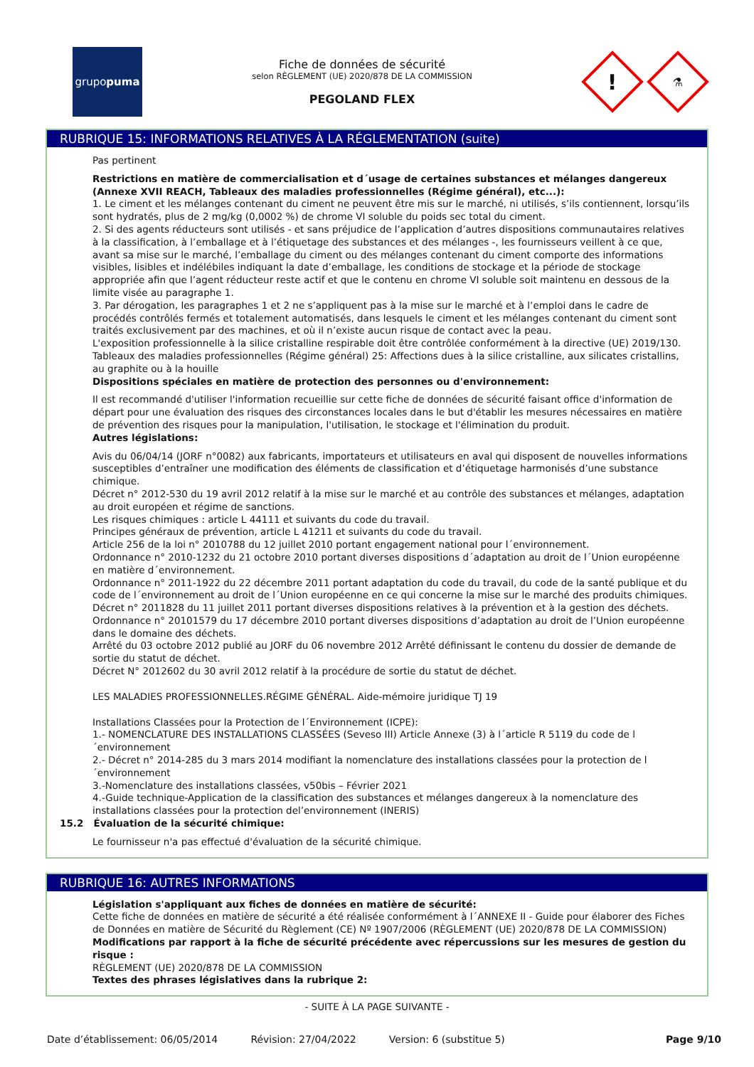grupo puma
Fiche de données de sécurité
selon RÈGLEMENT (UE) 2020/878 DE LA COMMISSION
PEGOLAND FLEX
!
⚗
RUBRIQUE 15: INFORMATIONS RELATIVES À LA RÉGLEMENTATION (suite)
Pas pertinent
Restrictions en matière de commercialisation et d´usage de certaines substances et mélanges dangereux (Annexe XVII REACH, Tableaux des maladies professionnelles (Régime général), etc...):
1. Le ciment et les mélanges contenant du ciment ne peuvent être mis sur le marché, ni utilisés, s’ils contiennent, lorsqu’ils sont hydratés, plus de 2 mg/kg (0,0002 %) de chrome VI soluble du poids sec total du ciment.
2. Si des agents réducteurs sont utilisés - et sans préjudice de l’application d’autres dispositions communautaires relatives à la classification, à l’emballage et à l’étiquetage des substances et des mélanges -, les fournisseurs veillent à ce que, avant sa mise sur le marché, l’emballage du ciment ou des mélanges contenant du ciment comporte des informations visibles, lisibles et indélébiles indiquant la date d’emballage, les conditions de stockage et la période de stockage appropriée afin que l’agent réducteur reste actif et que le contenu en chrome VI soluble soit maintenu en dessous de la limite visée au paragraphe 1.
3. Par dérogation, les paragraphes 1 et 2 ne s’appliquent pas à la mise sur le marché et à l’emploi dans le cadre de procédés contrôlés fermés et totalement automatisés, dans lesquels le ciment et les mélanges contenant du ciment sont traités exclusivement par des machines, et où il n’existe aucun risque de contact avec la peau.
L'exposition professionnelle à la silice cristalline respirable doit être contrôlée conformément à la directive (UE) 2019/130.
Tableaux des maladies professionnelles (Régime général) 25: Affections dues à la silice cristalline, aux silicates cristallins, au graphite ou à la houille
Dispositions spéciales en matière de protection des personnes ou d'environnement:
Il est recommandé d'utiliser l'information recueillie sur cette fiche de données de sécurité faisant office d'information de départ pour une évaluation des risques des circonstances locales dans le but d'établir les mesures nécessaires en matière de prévention des risques pour la manipulation, l'utilisation, le stockage et l'élimination du produit.
Autres législations:
Avis du 06/04/14 (JORF n°0082) aux fabricants, importateurs et utilisateurs en aval qui disposent de nouvelles informations susceptibles d’entraîner une modification des éléments de classification et d’étiquetage harmonisés d’une substance chimique.
Décret n° 2012-530 du 19 avril 2012 relatif à la mise sur le marché et au contrôle des substances et mélanges, adaptation au droit européen et régime de sanctions.
Les risques chimiques : article L 44111 et suivants du code du travail.
Principes généraux de prévention, article L 41211 et suivants du code du travail.
Article 256 de la loi n° 2010788 du 12 juillet 2010 portant engagement national pour l´environnement.
Ordonnance n° 2010-1232 du 21 octobre 2010 portant diverses dispositions d´adaptation au droit de l´Union européenne en matière d´environnement.
Ordonnance n° 2011-1922 du 22 décembre 2011 portant adaptation du code du travail, du code de la santé publique et du code de l´environnement au droit de l´Union européenne en ce qui concerne la mise sur le marché des produits chimiques.
Décret n° 2011828 du 11 juillet 2011 portant diverses dispositions relatives à la prévention et à la gestion des déchets.
Ordonnance n° 20101579 du 17 décembre 2010 portant diverses dispositions d’adaptation au droit de l’Union européenne dans le domaine des déchets.
Arrêté du 03 octobre 2012 publié au JORF du 06 novembre 2012 Arrêté définissant le contenu du dossier de demande de sortie du statut de déchet.
Décret N° 2012602 du 30 avril 2012 relatif à la procédure de sortie du statut de déchet.
LES MALADIES PROFESSIONNELLES.RÉGIME GÉNÉRAL. Aide-mémoire juridique TJ 19
Installations Classées pour la Protection de l´Environnement (ICPE):
1.- NOMENCLATURE DES INSTALLATIONS CLASSÉES (Seveso III) Article Annexe (3) à l´article R 5119 du code de l´environnement
2.- Décret n° 2014-285 du 3 mars 2014 modifiant la nomenclature des installations classées pour la protection de l´environnement
3.-Nomenclature des installations classées, v50bis – Février 2021
4.-Guide technique-Application de la classification des substances et mélanges dangereux à la nomenclature des installations classées pour la protection del’environnement (INERIS)
15.2 Évaluation de la sécurité chimique:
Le fournisseur n'a pas effectué d'évaluation de la sécurité chimique.
RUBRIQUE 16: AUTRES INFORMATIONS
Législation s'appliquant aux fiches de données en matière de sécurité:
Cette fiche de données en matière de sécurité a été réalisée conformément à l´ANNEXE II - Guide pour élaborer des Fiches de Données en matière de Sécurité du Règlement (CE) Nº 1907/2006 (RÈGLEMENT (UE) 2020/878 DE LA COMMISSION)
Modifications par rapport à la fiche de sécurité précédente avec répercussions sur les mesures de gestion du risque :
RÈGLEMENT (UE) 2020/878 DE LA COMMISSION
Textes des phrases législatives dans la rubrique 2:
- SUITE À LA PAGE SUIVANTE -
Date d’établissement: 06/05/2014 Révision: 27/04/2022 Version: 6 (substitue 5) Page 9/10